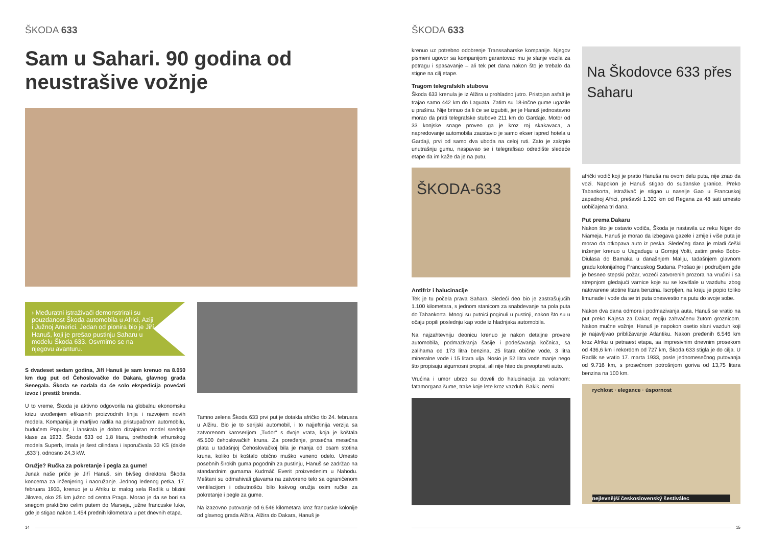ŠKODA 633
Sam u Sahari. 90 godina od neustrašive vožnje
› Međuratni istraživači demonstrirali su pouzdanost Škoda automobila u Africi, Aziji i Južnoj Americi. Jedan od pionira bio je Jiří Hanuš, koji je prešao pustinju Saharu u modelu Škoda 633. Osvrnimo se na njegovu avanturu.
S dvadeset sedam godina, Jiří Hanuš je sam krenuo na 8.050 km dug put od Čehoslovačke do Dakara, glavnog grada Senegala. Škoda se nadala da će solo ekspedicija povećati izvoz i prestiž brenda.
U to vreme, Škoda je aktivno odgovorila na globalnu ekonomsku krizu uvođenjem efikasnih proizvodnih linija i razvojem novih modela. Kompanija je marljivo radila na pristupačnom automobilu, budućem Popular, i lansirala je dobro dizajniran model srednje klase za 1933. Škoda 633 od 1,8 litara, prethodnik vrhunskog modela Superb, imala je šest cilindara i isporučivala 33 KS (dakle „633“), odnosno 24,3 kW.
Oružje? Ručka za pokretanje i pegla za gume!
Junak naše priče je Jiří Hanuš, sin bivšeg direktora Škoda koncerna za inženjering i naoružanje. Jednog ledenog petka, 17. februara 1933, krenuo je u Afriku iz malog sela Radlik u blizini Jilovea, oko 25 km južno od centra Praga. Morao je da se bori sa snegom praktično celim putem do Marseja, južne francuske luke, gde je stigao nakon 1.454 pređnih kilometara u pet dnevnih etapa.
Tamno zelena Škoda 633 prvi put je dotakla afričko tlo 24. februara u Alžiru. Bio je to serijski automobil, i to najjeftinija verzija sa zatvorenom karoserijom „Tudor“ s dvoje vrata, koja je koštala 45.500 čehoslovačkih kruna. Za poređenje, prosečna mesečna plata u tadašnjoj Čehoslovačkoj bila je manja od osam stotina kruna, koliko bi koštalo obično muško vuneno odelo. Umesto posebnih širokih guma pogodnih za pustinju, Hanuš se zadržao na standardnim gumama Kudrnáč Everit proizvedenim u Nahodu. Meštani su odmahivali glavama na zatvoreno telo sa ograničenom ventilacijom i odsutnošću bilo kakvog oružja osim ručke za pokretanje i pegle za gume.
Na izazovno putovanje od 6.546 kilometara kroz francuske kolonije od glavnog grada Alžira, Alžira do Dakara, Hanuš je
14
ŠKODA 633
krenuo uz potrebno odobrenje Transsaharske kompanije. Njegov pismeni ugovor sa kompanijom garantovao mu je slanje vozila za potragu i spasavanje – ali tek pet dana nakon što je trebalo da stigne na cilj etape.
Tragom telegrafskih stubova
Škoda 633 krenula je iz Alžira u prohladno jutro. Pristojan asfalt je trajao samo 442 km do Laguata. Zatim su 18-inčne gume ugazile u prašinu. Nije brinuo da li će se izgubiti, jer je Hanuš jednostavno morao da prati telegrafske stubove 211 km do Gardaje. Motor od 33 konjske snage proveo ga je kroz roj skakavaca, a napredovanje automobila zaustavio je samo ekser ispred hotela u Gardaji, prvi od samo dva uboda na celoj ruti. Zato je zakrpio unutrašnju gumu, naspavao se i telegrafisao odredište sledeće etape da im kaže da je na putu.
ŠKODA-633
Antifriz i halucinacije
Tek je tu počela prava Sahara. Sledeći deo bio je zastrašujućih 1.100 kilometara, s jednom stanicom za snabdevanje na pola puta do Tabankorta. Mnogi su putnici poginuli u pustinji, nakon što su u očaju popili poslednju kap vode iz hladnjaka automobila.
Na najzahtevniju deonicu krenuo je nakon detaljne provere automobila, podmazivanja šasije i podešavanja kočnica, sa zalihama od 173 litra benzina, 25 litara obične vode, 3 litra mineralne vode i 15 litara ulja. Nosio je 52 litra vode manje nego što propisuju sigurnosni propisi, ali nije hteo da preoptereti auto.
Vrućina i umor ubrzo su doveli do halucinacija za volanom: fatamorgana šume, trake koje lete kroz vazduh. Bakik, nemi
Na Škodovce 633 přes Saharu
afrički vodič koji je pratio Hanuša na ovom delu puta, nije znao da vozi. Napokon je Hanuš stigao do sudanske granice. Preko Tabankorta, istraživač je stigao u naselje Gao u Francuskoj zapadnoj Africi, prešavši 1.300 km od Regana za 48 sati umesto uobičajena tri dana.
Put prema Dakaru
Nakon što je ostavio vodiča, Škoda je nastavila uz reku Niger do Niameja. Hanuš je morao da izbegava gazele i zmije i više puta je morao da otkopava auto iz peska. Sledećeg dana je mladi češki inženjer krenuo u Uagadugu u Gornjoj Volti, zatim preko Bobo-Diulasa do Bamaka u današnjem Maliju, tadašnjem glavnom gradu kolonijalnog Francuskog Sudana. Prošao je i područjem gde je besneo stepski požar, vozeći zatvorenih prozora na vrućini i sa strepnjom gledajući varnice koje su se kovitlale u vazduhu zbog natovarene stotine litara benzina. Iscrpljen, na kraju je popio toliko limunade i vode da se tri puta onesvestio na putu do svoje sobe.
Nakon dva dana odmora i podmazivanja auta, Hanuš se vratio na put preko Kajesa za Dakar, regiju zahvaćenu žutom groznicom. Nakon mučne vožnje, Hanuš je napokon osetio slani vazduh koji je najavljivao približavanje Atlantiku. Nakon pređenih 6.546 km kroz Afriku u petnaest etapa, sa impresivnim dnevnim prosekom od 436,6 km i rekordom od 727 km, Škoda 633 stigla je do cilja. U Radlik se vratio 17. marta 1933, posle jednomesečnog putovanja od 9.716 km, s prosečnom potrošnjom goriva od 13,75 litara benzina na 100 km.
rychlost · elegance · úspornost
nejlevnější československý šestiválec
15